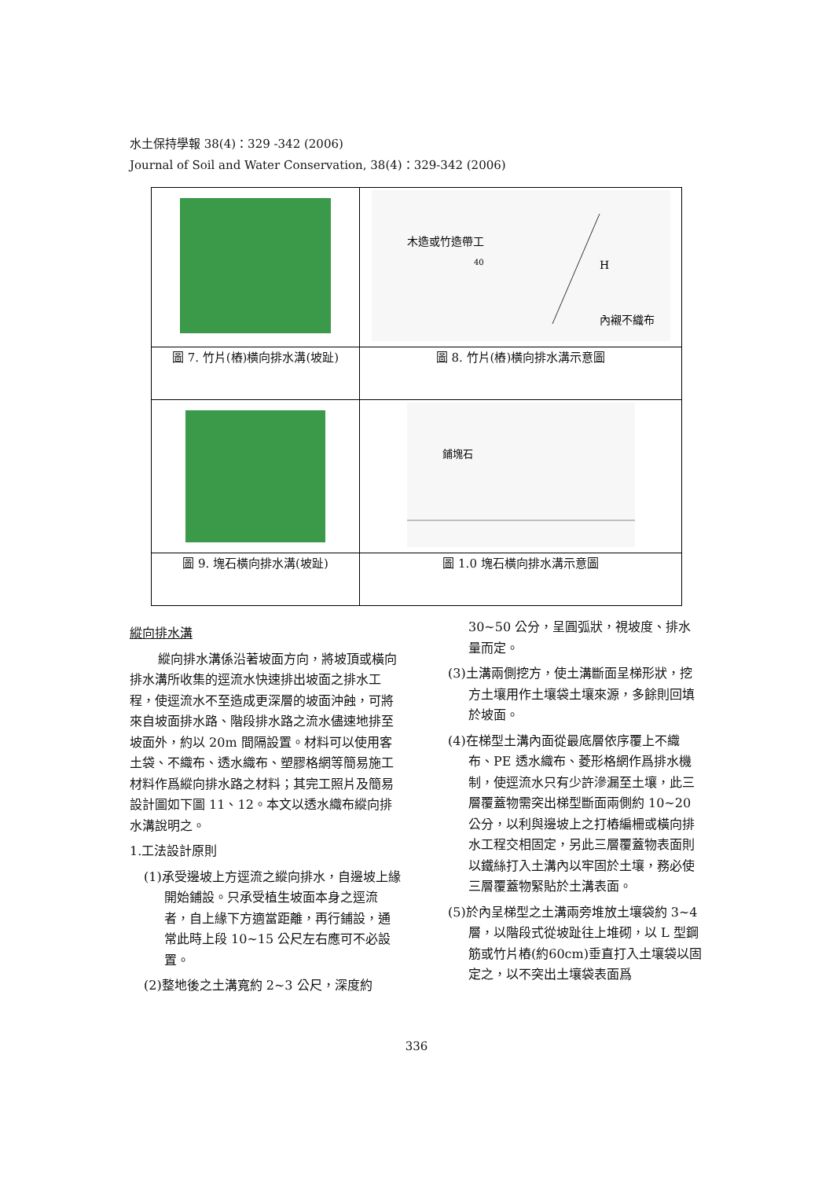水土保持學報 38(4)：329 -342 (2006)
Journal of Soil and Water Conservation, 38(4)：329-342 (2006)
| | 木造或竹造帶工 40 內襯不織布 H |
| 圖 7. 竹片(樁)橫向排水溝(坡趾) | 圖 8. 竹片(樁)橫向排水溝示意圖 |
| | 鋪塊石 |
| 圖 9. 塊石橫向排水溝(坡趾) | 圖 1.0 塊石橫向排水溝示意圖 |
縱向排水溝
縱向排水溝係沿著坡面方向，將坡頂或橫向排水溝所收集的逕流水快速排出坡面之排水工程，使逕流水不至造成更深層的坡面沖蝕，可將來自坡面排水路、階段排水路之流水儘速地排至坡面外，約以 20m 間隔設置。材料可以使用客土袋、不織布、透水織布、塑膠格網等簡易施工材料作爲縱向排水路之材料；其完工照片及簡易設計圖如下圖 11、12。本文以透水織布縱向排水溝說明之。
1.工法設計原則
(1)承受邊坡上方逕流之縱向排水，自邊坡上緣開始鋪設。只承受植生坡面本身之逕流者，自上緣下方適當距離，再行鋪設，通常此時上段 10~15 公尺左右應可不必設置。
(2)整地後之土溝寬約 2~3 公尺，深度約
30~50 公分，呈圓弧狀，視坡度、排水量而定。
(3)土溝兩側挖方，使土溝斷面呈梯形狀，挖方土壤用作土壤袋土壤來源，多餘則回填於坡面。
(4)在梯型土溝內面從最底層依序覆上不織布、PE 透水織布、菱形格網作爲排水機制，使逕流水只有少許滲漏至土壤，此三層覆蓋物需突出梯型斷面兩側約 10~20 公分，以利與邊坡上之打樁編柵或橫向排水工程交相固定，另此三層覆蓋物表面則以鐵絲打入土溝內以牢固於土壤，務必使三層覆蓋物緊貼於土溝表面。
(5)於內呈梯型之土溝兩旁堆放土壤袋約 3~4 層，以階段式從坡趾往上堆砌，以 L 型鋼筋或竹片樁(約60cm)垂直打入土壤袋以固定之，以不突出土壤袋表面爲
336